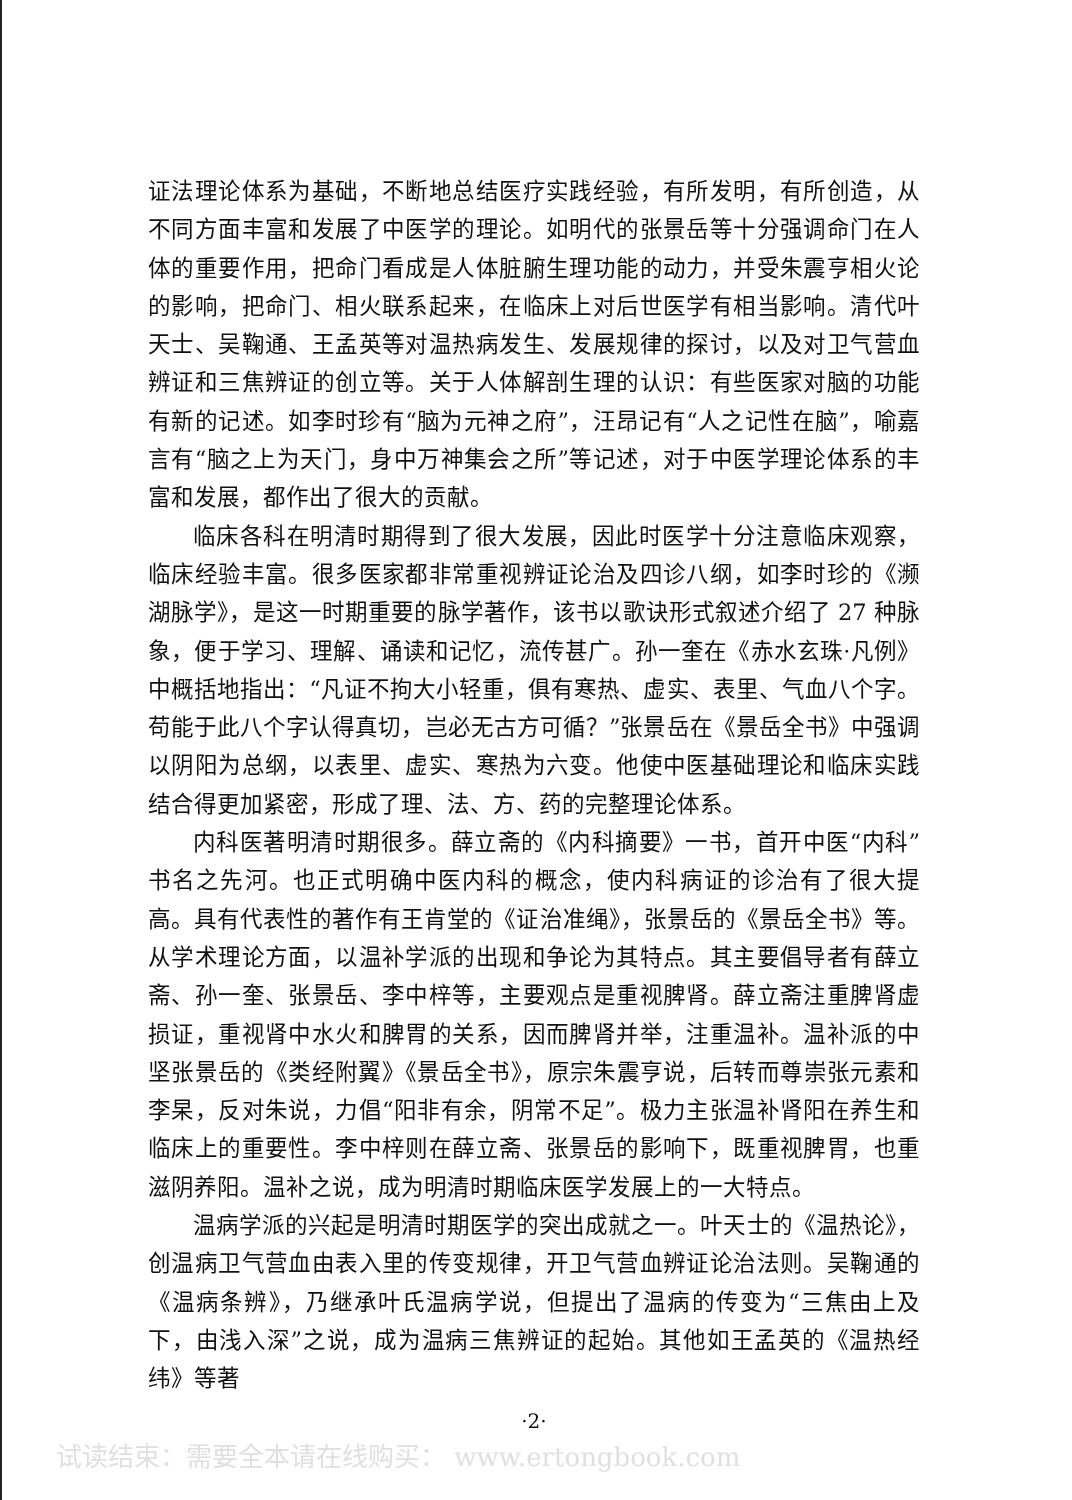证法理论体系为基础，不断地总结医疗实践经验，有所发明，有所创造，从不同方面丰富和发展了中医学的理论。如明代的张景岳等十分强调命门在人体的重要作用，把命门看成是人体脏腑生理功能的动力，并受朱震亨相火论的影响，把命门、相火联系起来，在临床上对后世医学有相当影响。清代叶天士、吴鞠通、王孟英等对温热病发生、发展规律的探讨，以及对卫气营血辨证和三焦辨证的创立等。关于人体解剖生理的认识：有些医家对脑的功能有新的记述。如李时珍有“脑为元神之府”，汪昂记有“人之记性在脑”，喻嘉言有“脑之上为天门，身中万神集会之所”等记述，对于中医学理论体系的丰富和发展，都作出了很大的贡献。
临床各科在明清时期得到了很大发展，因此时医学十分注意临床观察，临床经验丰富。很多医家都非常重视辨证论治及四诊八纲，如李时珍的《濒湖脉学》，是这一时期重要的脉学著作，该书以歌诀形式叙述介绍了 27 种脉象，便于学习、理解、诵读和记忆，流传甚广。孙一奎在《赤水玄珠·凡例》中概括地指出：“凡证不拘大小轻重，俱有寒热、虚实、表里、气血八个字。苟能于此八个字认得真切，岂必无古方可循？”张景岳在《景岳全书》中强调以阴阳为总纲，以表里、虚实、寒热为六变。他使中医基础理论和临床实践结合得更加紧密，形成了理、法、方、药的完整理论体系。
内科医著明清时期很多。薛立斋的《内科摘要》一书，首开中医“内科”书名之先河。也正式明确中医内科的概念，使内科病证的诊治有了很大提高。具有代表性的著作有王肯堂的《证治准绳》，张景岳的《景岳全书》等。从学术理论方面，以温补学派的出现和争论为其特点。其主要倡导者有薛立斋、孙一奎、张景岳、李中梓等，主要观点是重视脾肾。薛立斋注重脾肾虚损证，重视肾中水火和脾胃的关系，因而脾肾并举，注重温补。温补派的中坚张景岳的《类经附翼》《景岳全书》，原宗朱震亨说，后转而尊崇张元素和李杲，反对朱说，力倡“阳非有余，阴常不足”。极力主张温补肾阳在养生和临床上的重要性。李中梓则在薛立斋、张景岳的影响下，既重视脾胃，也重滋阴养阳。温补之说，成为明清时期临床医学发展上的一大特点。
温病学派的兴起是明清时期医学的突出成就之一。叶天士的《温热论》，创温病卫气营血由表入里的传变规律，开卫气营血辨证论治法则。吴鞠通的《温病条辨》，乃继承叶氏温病学说，但提出了温病的传变为“三焦由上及下，由浅入深”之说，成为温病三焦辨证的起始。其他如王孟英的《温热经纬》等著
·2·
试读结束：需要全本请在线购买： www.ertongbook.com